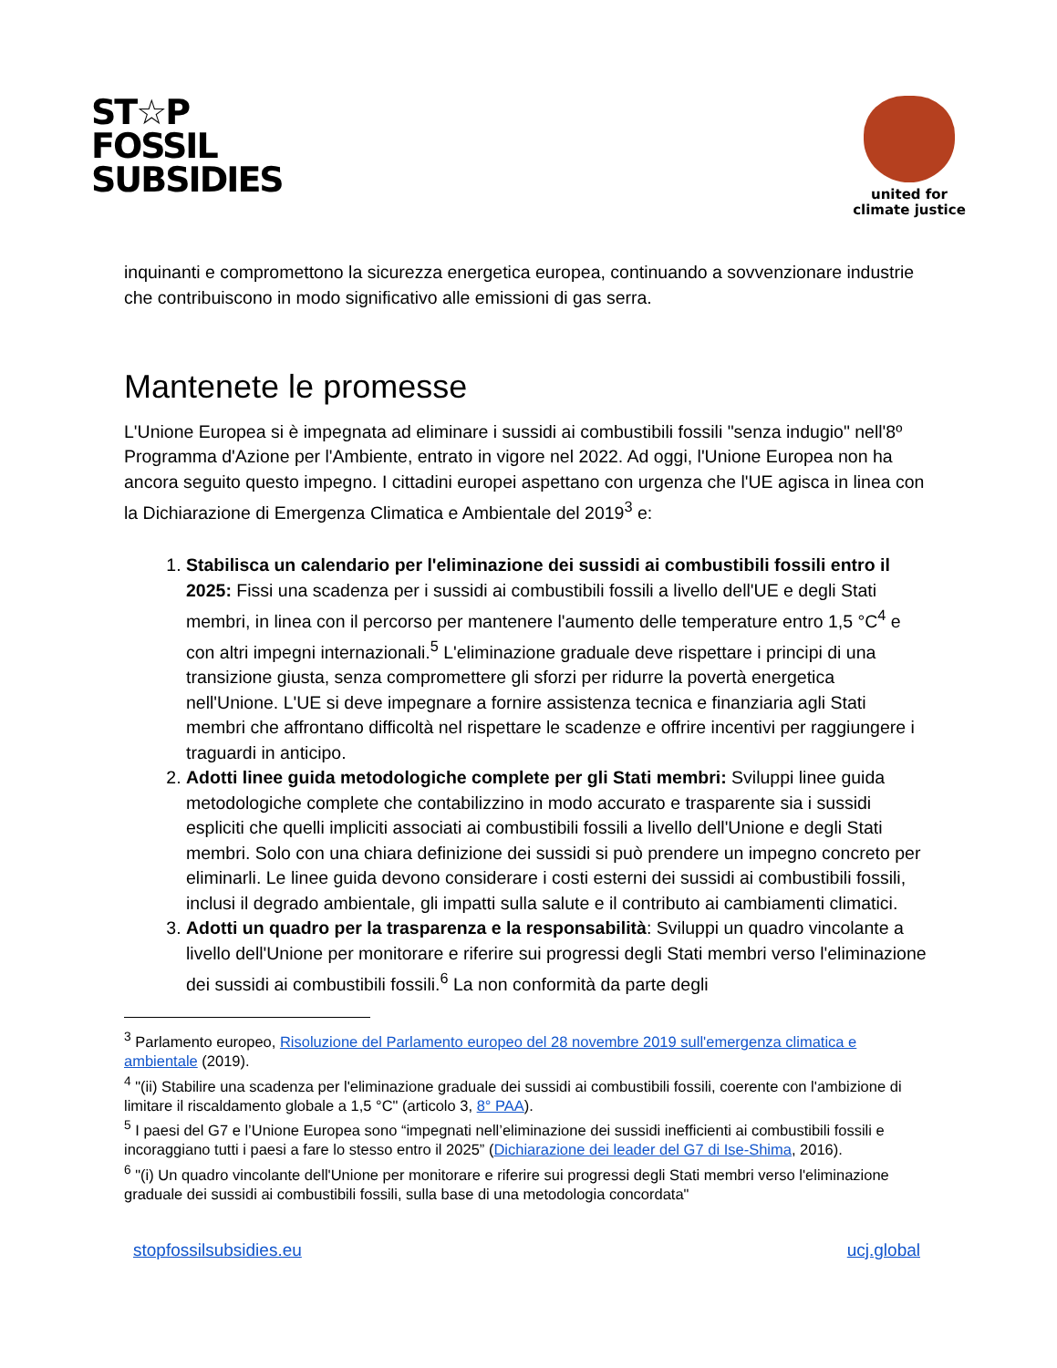ST☆P
FOSSIL
SUBSIDIES
united for
climate justice
inquinanti e compromettono la sicurezza energetica europea, continuando a sovvenzionare industrie che contribuiscono in modo significativo alle emissioni di gas serra.
Mantenete le promesse
L'Unione Europea si è impegnata ad eliminare i sussidi ai combustibili fossili "senza indugio" nell'8º Programma d'Azione per l'Ambiente, entrato in vigore nel 2022. Ad oggi, l'Unione Europea non ha ancora seguito questo impegno. I cittadini europei aspettano con urgenza che l'UE agisca in linea con la Dichiarazione di Emergenza Climatica e Ambientale del 2019<sup>3</sup> e:
1. Stabilisca un calendario per l'eliminazione dei sussidi ai combustibili fossili entro il 2025: Fissi una scadenza per i sussidi ai combustibili fossili a livello dell'UE e degli Stati membri, in linea con il percorso per mantenere l'aumento delle temperature entro 1,5 °C<sup>4</sup> e con altri impegni internazionali.<sup>5</sup> L'eliminazione graduale deve rispettare i principi di una transizione giusta, senza compromettere gli sforzi per ridurre la povertà energetica nell'Unione. L'UE si deve impegnare a fornire assistenza tecnica e finanziaria agli Stati membri che affrontano difficoltà nel rispettare le scadenze e offrire incentivi per raggiungere i traguardi in anticipo.
2. Adotti linee guida metodologiche complete per gli Stati membri: Sviluppi linee guida metodologiche complete che contabilizzino in modo accurato e trasparente sia i sussidi espliciti che quelli impliciti associati ai combustibili fossili a livello dell'Unione e degli Stati membri. Solo con una chiara definizione dei sussidi si può prendere un impegno concreto per eliminarli. Le linee guida devono considerare i costi esterni dei sussidi ai combustibili fossili, inclusi il degrado ambientale, gli impatti sulla salute e il contributo ai cambiamenti climatici.
3. Adotti un quadro per la trasparenza e la responsabilità: Sviluppi un quadro vincolante a livello dell'Unione per monitorare e riferire sui progressi degli Stati membri verso l'eliminazione dei sussidi ai combustibili fossili.<sup>6</sup> La non conformità da parte degli
<sup>3</sup> Parlamento europeo, Risoluzione del Parlamento europeo del 28 novembre 2019 sull'emergenza climatica e ambientale (2019).
<sup>4</sup> "(ii) Stabilire una scadenza per l'eliminazione graduale dei sussidi ai combustibili fossili, coerente con l'ambizione di limitare il riscaldamento globale a 1,5 °C" (articolo 3, 8° PAA).
<sup>5</sup> I paesi del G7 e l’Unione Europea sono “impegnati nell’eliminazione dei sussidi inefficienti ai combustibili fossili e incoraggiano tutti i paesi a fare lo stesso entro il 2025” (Dichiarazione dei leader del G7 di Ise-Shima, 2016).
<sup>6</sup> "(i) Un quadro vincolante dell'Unione per monitorare e riferire sui progressi degli Stati membri verso l'eliminazione graduale dei sussidi ai combustibili fossili, sulla base di una metodologia concordata"
stopfossilsubsidies.eu ucj.global